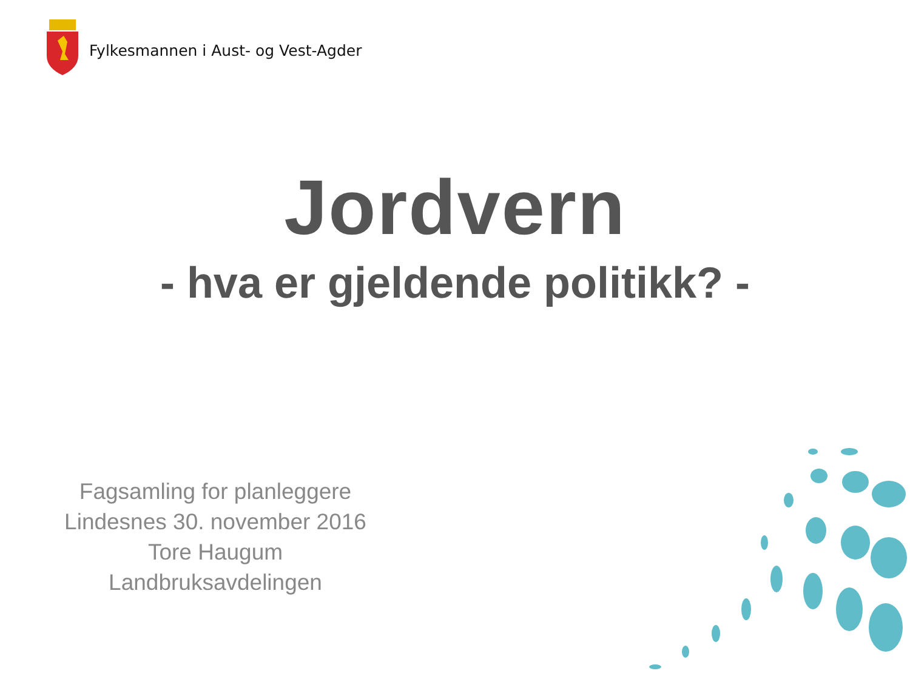Fylkesmannen i Aust- og Vest-Agder
Jordvern
- hva er gjeldende politikk? -
Fagsamling for planleggere
Lindesnes 30. november 2016
Tore Haugum
Landbruksavdelingen